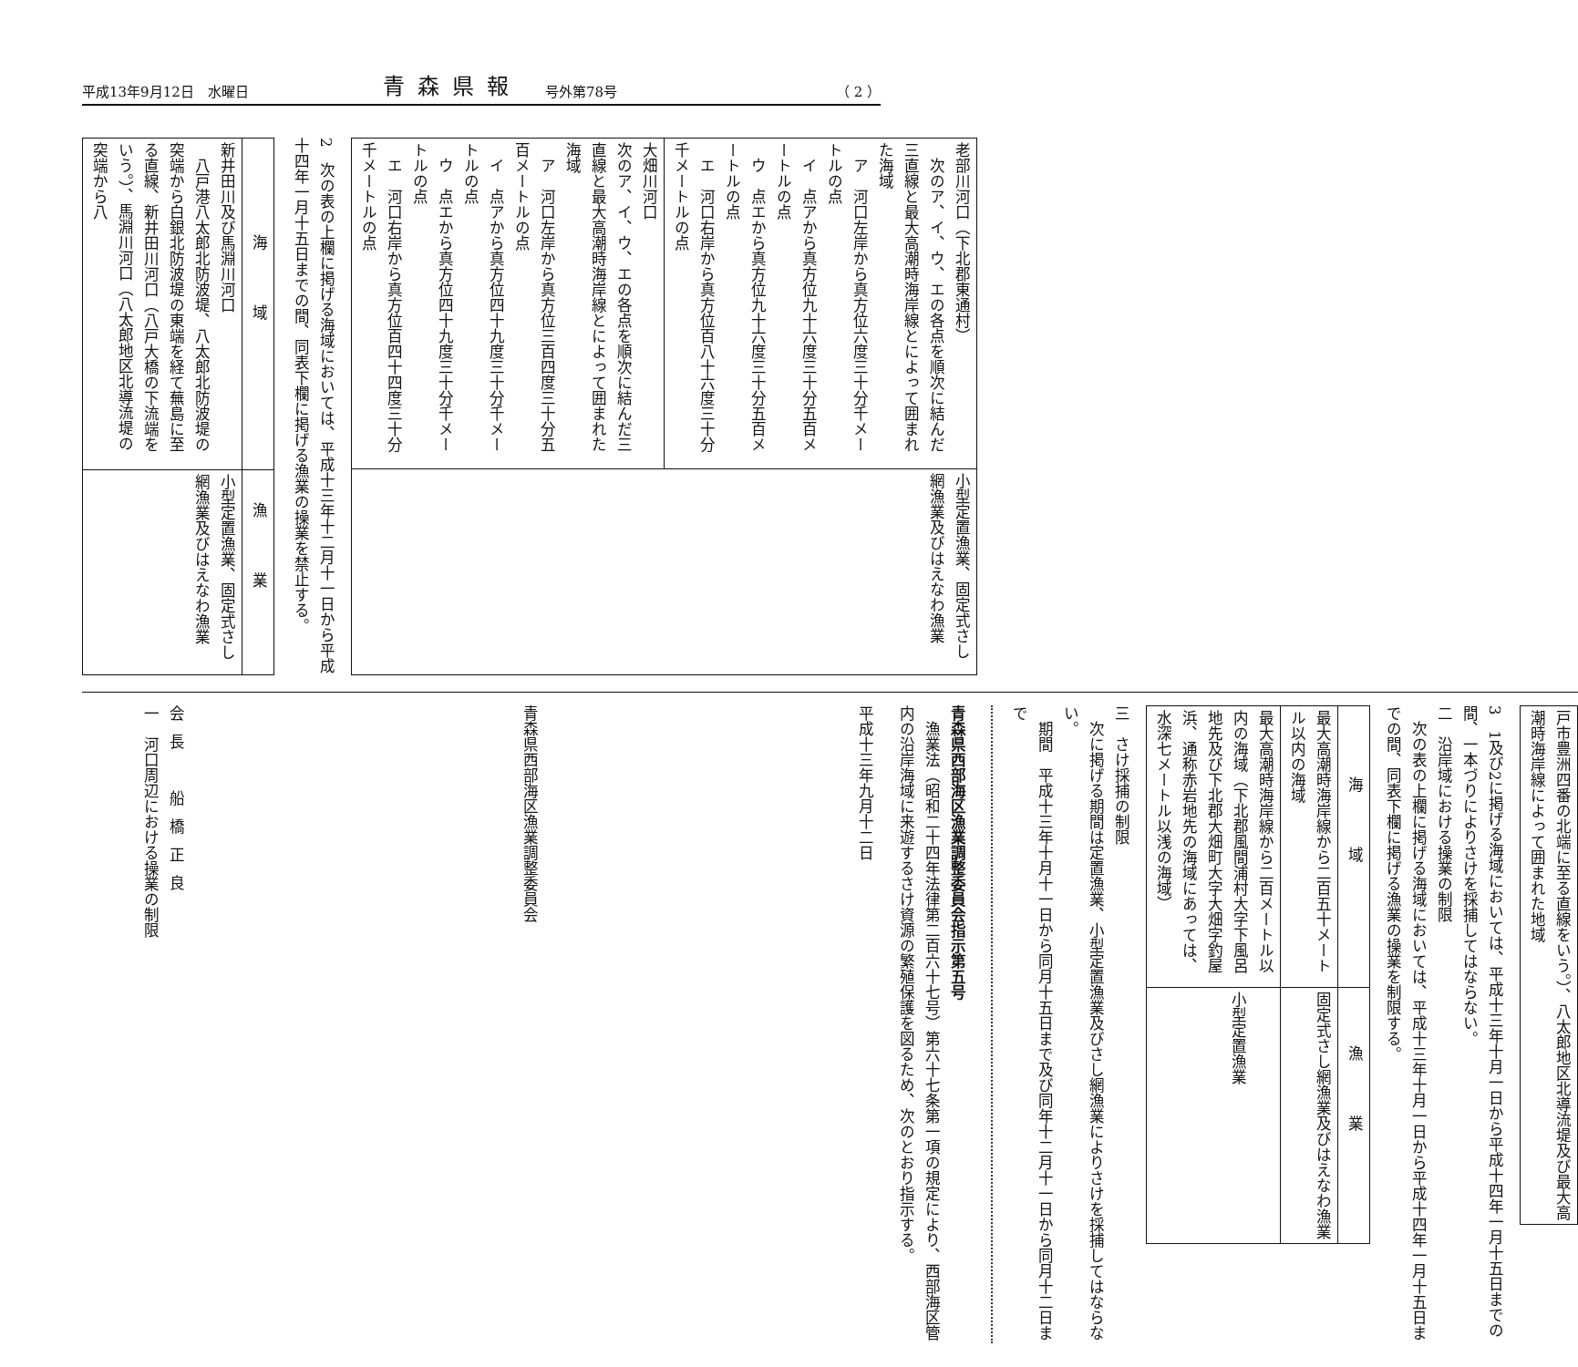平成13年9月12日　水曜日 青森県報 号外第78号 （ 2 ）
| 老部川河口（下北郡東通村） 次のア、イ、ウ、エの各点を順次に結んだ三直線と最大高潮時海岸線とによって囲まれた海域 ア 河口左岸から真方位六度三十分千メートルの点 イ 点アから真方位九十六度三十分五百メートルの点 ウ 点エから真方位九十六度三十分五百メートルの点 エ 河口右岸から真方位百八十六度三十分千メートルの点 | 小型定置漁業、固定式さし網漁業及びはえなわ漁業 |
| 大畑川河口 次のア、イ、ウ、エの各点を順次に結んだ三直線と最大高潮時海岸線とによって囲まれた海域 ア 河口左岸から真方位三百四度三十分五百メートルの点 イ 点アから真方位四十九度三十分千メートルの点 ウ 点エから真方位四十九度三十分千メートルの点 エ 河口右岸から真方位百四十四度三十分千メートルの点 | |
2　次の表の上欄に掲げる海域においては、平成十三年十二月十一日から平成十四年一月十五日までの間、同表下欄に掲げる漁業の操業を禁止する。
| 海域 | 漁業 |
| --- | --- |
| 新井田川及び馬淵川河口 八戸港八太郎北防波堤、八太郎北防波堤の突端から白銀北防波堤の東端を経て蕪島に至る直線、新井田川河口（八戸大橋の下流端をいう。）、馬淵川河口（八太郎地区北導流堤の突端から八 | 小型定置漁業、固定式さし網漁業及びはえなわ漁業 |
| 戸市豊洲四番の北端に至る直線をいう。）、八太郎地区北導流堤及び最大高潮時海岸線によって囲まれた地域 |
3　1及び2に掲げる海域においては、平成十三年十月一日から平成十四年一月十五日までの間、一本づりによりさけを採捕してはならない。
二　沿岸域における操業の制限
　次の表の上欄に掲げる海域においては、平成十三年十月一日から平成十四年一月十五日までの間、同表下欄に掲げる漁業の操業を制限する。
| 海域 | 漁業 |
| --- | --- |
| 最大高潮時海岸線から二百五十メートル以内の海域 | 固定式さし網漁業及びはえなわ漁業 |
| 最大高潮時海岸線から二百メートル以内の海域（下北郡風間浦村大字下風呂地先及び下北郡大畑町大字大畑字釣屋浜、通称赤岩地先の海域にあっては、水深七メートル以浅の海域） | 小型定置漁業 |
三　さけ採捕の制限
　次に掲げる期間は定置漁業、小型定置漁業及びさし網漁業によりさけを採捕してはならない。
　期間　平成十三年十月十一日から同月十五日まで及び同年十二月十一日から同月十二日まで
青森県西部海区漁業調整委員会指示第五号
　漁業法（昭和二十四年法律第二百六十七号）第六十七条第一項の規定により、西部海区管内の沿岸海域に来遊するさけ資源の繁殖保護を図るため、次のとおり指示する。
平成十三年九月十二日
青森県西部海区漁業調整委員会
会長　船橋正良
一　河口周辺における操業の制限